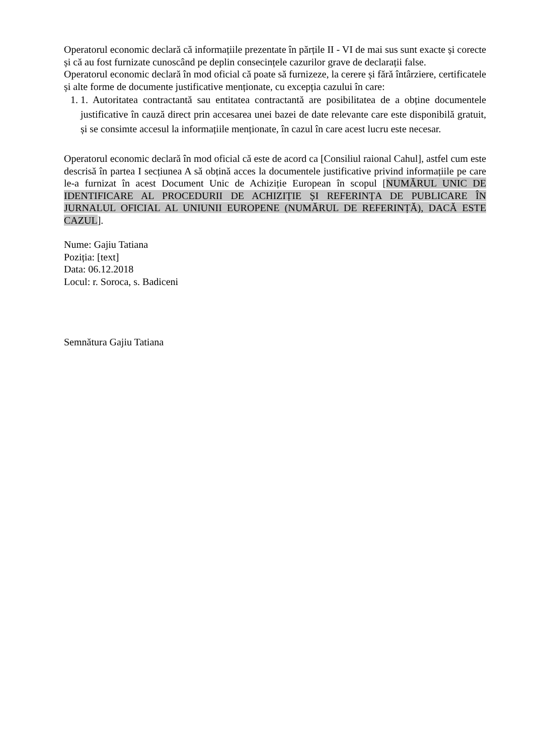Operatorul economic declară că informațiile prezentate în părțile II - VI de mai sus sunt exacte și corecte și că au fost furnizate cunoscând pe deplin consecințele cazurilor grave de declarații false.
Operatorul economic declară în mod oficial că poate să furnizeze, la cerere și fără întârziere, certificatele și alte forme de documente justificative menționate, cu excepția cazului în care:
1. 1. Autoritatea contractantă sau entitatea contractantă are posibilitatea de a obține documentele justificative în cauză direct prin accesarea unei bazei de date relevante care este disponibilă gratuit, și se consimte accesul la informațiile menționate, în cazul în care acest lucru este necesar.
Operatorul economic declară în mod oficial că este de acord ca [Consiliul raional Cahul], astfel cum este descrisă în partea I secțiunea A să obțină acces la documentele justificative privind informațiile pe care le-a furnizat în acest Document Unic de Achiziție European în scopul [NUMĂRUL UNIC DE IDENTIFICARE AL PROCEDURII DE ACHIZIȚIE ȘI REFERINȚA DE PUBLICARE ÎN JURNALUL OFICIAL AL UNIUNII EUROPENE (NUMĂRUL DE REFERINȚĂ), DACĂ ESTE CAZUL].
Nume: Gajiu Tatiana
Poziția: [text]
Data: 06.12.2018
Locul: r. Soroca, s. Badiceni
Semnătura Gajiu Tatiana